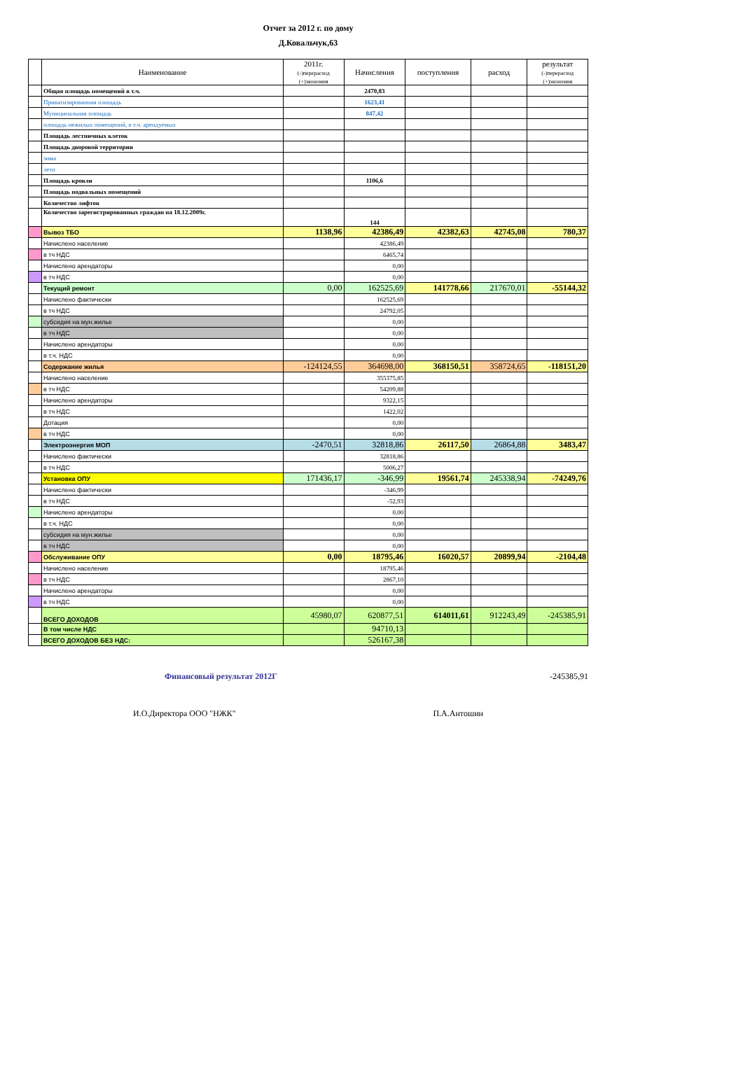Отчет за 2012 г. по дому
Д.Ковальчук,63
| | Наименование | 2011г. (-)перерасход (+)экономия | Начисления | поступления | расход | результат (-)перерасход (+)экономия |
| --- | --- | --- | --- | --- | --- | --- |
| | Общая площадь помещений в т.ч. | | 2470,83 | | | |
| | Приватизированная площадь | | 1623,41 | | | |
| | Муниципальная площадь | | 847,42 | | | |
| | площадь нежилых помещений, в т.ч. арендуемых | | | | | |
| | Площадь лестничных клеток | | | | | |
| | Площадь дворовой территории | | | | | |
| | зима | | | | | |
| | лето | | | | | |
| | Площадь кровли | | 1106,6 | | | |
| | Площадь подвальных помещений | | | | | |
| | Количество лифтов | | | | | |
| | Количество зарегистрированных граждан на 18.12.2009г. | | 144 | | | |
| | Вывоз ТБО | 1138,96 | 42386,49 | 42382,63 | 42745,08 | 780,37 |
| | Начислено население | | 42386,49 | | | |
| | в тч НДС | | 6465,74 | | | |
| | Начислено арендаторы | | 0,00 | | | |
| | в тч НДС | | 0,00 | | | |
| | Текущий ремонт | 0,00 | 162525,69 | 141778,66 | 217670,01 | -55144,32 |
| | Начислено фактически | | 162525,69 | | | |
| | в тч НДС | | 24792,05 | | | |
| | субсидия на мун.жилье | | 0,00 | | | |
| | в тч НДС | | 0,00 | | | |
| | Начислено арендаторы | | 0,00 | | | |
| | в т.ч. НДС | | 0,00 | | | |
| | Содержание жилья | -124124,55 | 364698,00 | 368150,51 | 358724,65 | -118151,20 |
| | Начислено население | | 355375,85 | | | |
| | в тч НДС | | 54209,88 | | | |
| | Начислено арендаторы | | 9322,15 | | | |
| | в тч НДС | | 1422,02 | | | |
| | Дотация | | 0,00 | | | |
| | в тч НДС | | 0,00 | | | |
| | Электроэнергия МОП | -2470,51 | 32818,86 | 26117,50 | 26864,88 | 3483,47 |
| | Начислено фактически | | 32818,86 | | | |
| | в тч НДС | | 5006,27 | | | |
| | Установка ОПУ | 171436,17 | -346,99 | 19561,74 | 245338,94 | -74249,76 |
| | Начислено фактически | | -346,99 | | | |
| | в тч НДС | | -52,93 | | | |
| | Начислено арендаторы | | 0,00 | | | |
| | в т.ч. НДС | | 0,00 | | | |
| | субсидия на мун.жилье | | 0,00 | | | |
| | в тч НДС | | 0,00 | | | |
| | Обслуживание ОПУ | 0,00 | 18795,46 | 16020,57 | 20899,94 | -2104,48 |
| | Начислено население | | 18795,46 | | | |
| | в тч НДС | | 2867,10 | | | |
| | Начислено арендаторы | | 0,00 | | | |
| | в тч НДС | | 0,00 | | | |
| | ВСЕГО ДОХОДОВ | 45980,07 | 620877,51 | 614011,61 | 912243,49 | -245385,91 |
| | В том числе НДС | | 94710,13 | | | |
| | ВСЕГО ДОХОДОВ БЕЗ НДС: | | 526167,38 | | | |
Финансовый результат 2012Г -245385,91
И.О.Директора ООО "НЖК" П.А.Антошин